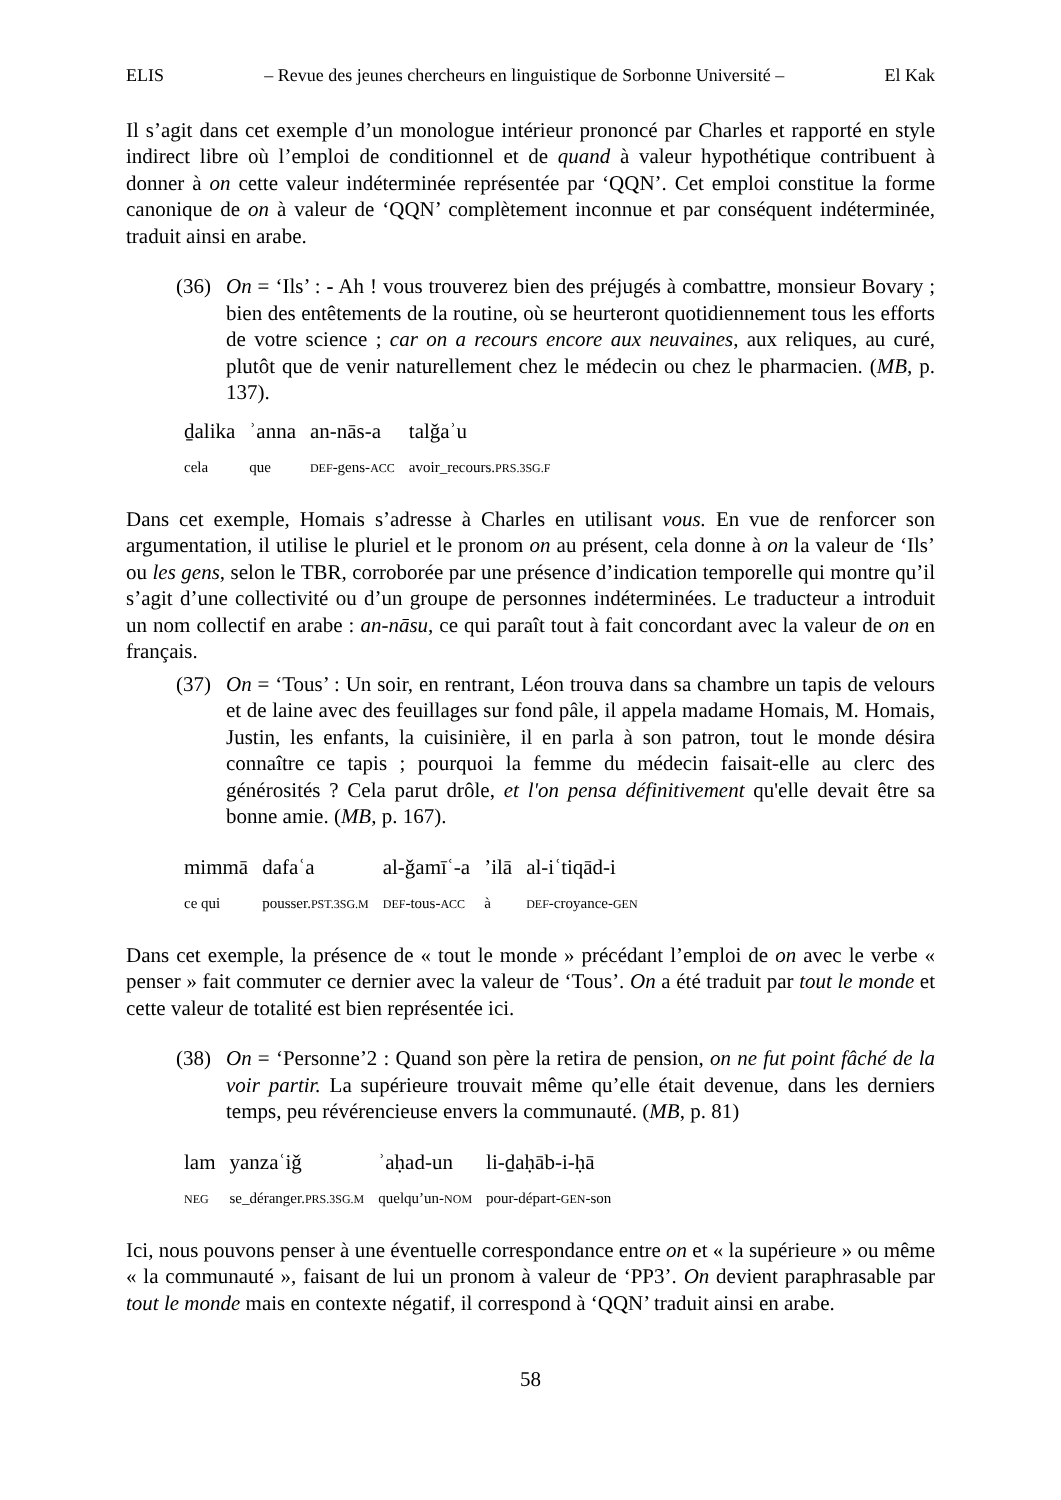ELIS – Revue des jeunes chercheurs en linguistique de Sorbonne Université – El Kak
Il s’agit dans cet exemple d’un monologue intérieur prononcé par Charles et rapporté en style indirect libre où l’emploi de conditionnel et de quand à valeur hypothétique contribuent à donner à on cette valeur indéterminée représentée par ‘QQN’. Cet emploi constitue la forme canonique de on à valeur de ‘QQN’ complètement inconnue et par conséquent indéterminée, traduit ainsi en arabe.
(36)
On = ‘Ils’ : - Ah ! vous trouverez bien des préjugés à combattre, monsieur Bovary ; bien des entêtements de la routine, où se heurteront quotidiennement tous les efforts de votre science ; car on a recours encore aux neuvaines, aux reliques, au curé, plutôt que de venir naturellement chez le médecin ou chez le pharmacien. (MB, p. 137).
| ḏalika | ʾanna | an-nās-a | talǧaʾu |
| cela | que | DEF -gens- ACC | avoir_recours. PRS.3SG.F |
Dans cet exemple, Homais s’adresse à Charles en utilisant vous. En vue de renforcer son argumentation, il utilise le pluriel et le pronom on au présent, cela donne à on la valeur de ‘Ils’ ou les gens, selon le TBR, corroborée par une présence d’indication temporelle qui montre qu’il s’agit d’une collectivité ou d’un groupe de personnes indéterminées. Le traducteur a introduit un nom collectif en arabe : an-nāsu, ce qui paraît tout à fait concordant avec la valeur de on en français.
(37)
On = ‘Tous’ : Un soir, en rentrant, Léon trouva dans sa chambre un tapis de velours et de laine avec des feuillages sur fond pâle, il appela madame Homais, M. Homais, Justin, les enfants, la cuisinière, il en parla à son patron, tout le monde désira connaître ce tapis ; pourquoi la femme du médecin faisait-elle au clerc des générosités ? Cela parut drôle, et l'on pensa définitivement qu'elle devait être sa bonne amie. (MB, p. 167).
| mimmā | dafaʿa | al-ǧamīʿ-a | ’ilā | al-iʿtiqād-i |
| ce qui | pousser. PST.3SG.M | DEF -tous- ACC | à | DEF -croyance- GEN |
Dans cet exemple, la présence de « tout le monde » précédant l’emploi de on avec le verbe « penser » fait commuter ce dernier avec la valeur de ‘Tous’. On a été traduit par tout le monde et cette valeur de totalité est bien représentée ici.
(38)
On = ‘Personne’2 : Quand son père la retira de pension, on ne fut point fâché de la voir partir. La supérieure trouvait même qu’elle était devenue, dans les derniers temps, peu révérencieuse envers la communauté. (MB, p. 81)
| lam | yanzaʿiǧ | ʾaḥad-un | li-ḏaḥāb-i-ḥā |
| NEG | se_déranger. PRS.3SG.M | quelqu’un- NOM | pour-départ- GEN -son |
Ici, nous pouvons penser à une éventuelle correspondance entre on et « la supérieure » ou même « la communauté », faisant de lui un pronom à valeur de ‘PP3’. On devient paraphrasable par tout le monde mais en contexte négatif, il correspond à ‘QQN’ traduit ainsi en arabe.
58